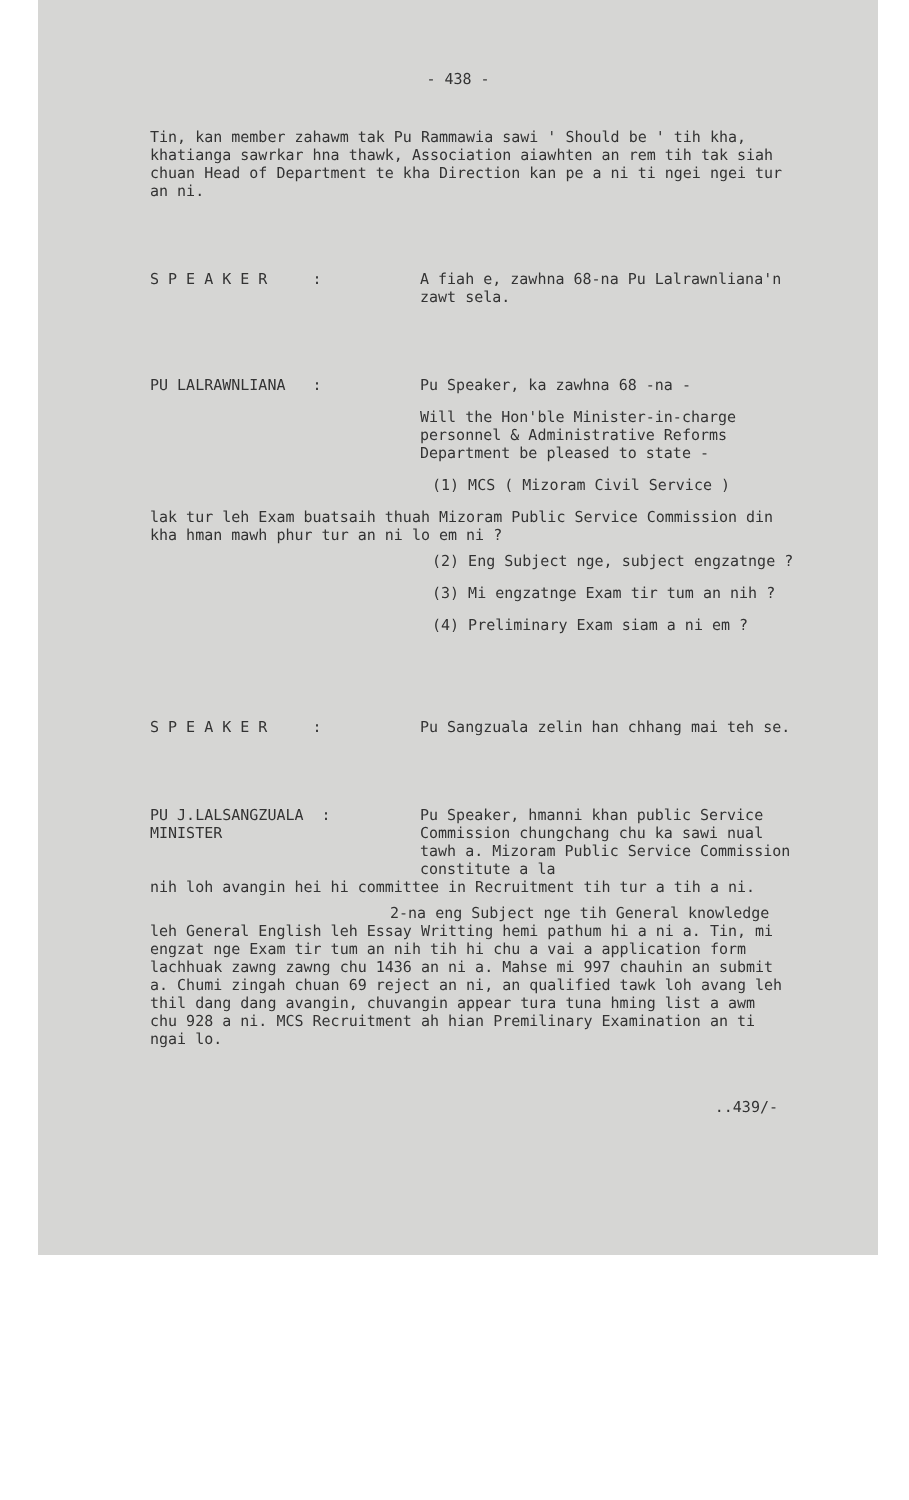- 438 -
Tin, kan member zahawm tak Pu Rammawia sawi ' Should be ' tih kha, khatianga sawrkar hna thawk, Association aiawhten an rem tih tak siah chuan Head of Department te kha Direction kan pe a ni ti ngei ngei tur an ni.
S P E A K E R : A fiah e, zawhna 68-na Pu Lalrawnliana'n zawt sela.
PU LALRAWNLIANA : Pu Speaker, ka zawhna 68 -na -
Will the Hon'ble Minister-in-charge personnel & Administrative Reforms Department be pleased to state -
(1) MCS ( Mizoram Civil Service )
lak tur leh Exam buatsaih thuah Mizoram Public Service Commission din kha hman mawh phur tur an ni lo em ni ?
(2) Eng Subject nge, subject engzatnge ?
(3) Mi engzatnge Exam tir tum an nih ?
(4) Preliminary Exam siam a ni em ?
S P E A K E R : Pu Sangzuala zelin han chhang mai teh se.
PU J.LALSANGZUALA :
MINISTER
Pu Speaker, hmanni khan public Service Commission chungchang chu ka sawi nual tawh a. Mizoram Public Service Commission constitute a la
nih loh avangin hei hi committee in Recruitment tih tur a tih a ni.
2-na eng Subject nge tih General knowledge leh General English leh Essay Writting hemi pathum hi a ni a. Tin, mi engzat nge Exam tir tum an nih tih hi chu a vai a application form lachhuak zawng zawng chu 1436 an ni a. Mahse mi 997 chauhin an submit a. Chumi zingah chuan 69 reject an ni, an qualified tawk loh avang leh thil dang dang avangin, chuvangin appear tura tuna hming list a awm chu 928 a ni. MCS Recruitment ah hian Premilinary Examination an ti ngai lo.
..439/-